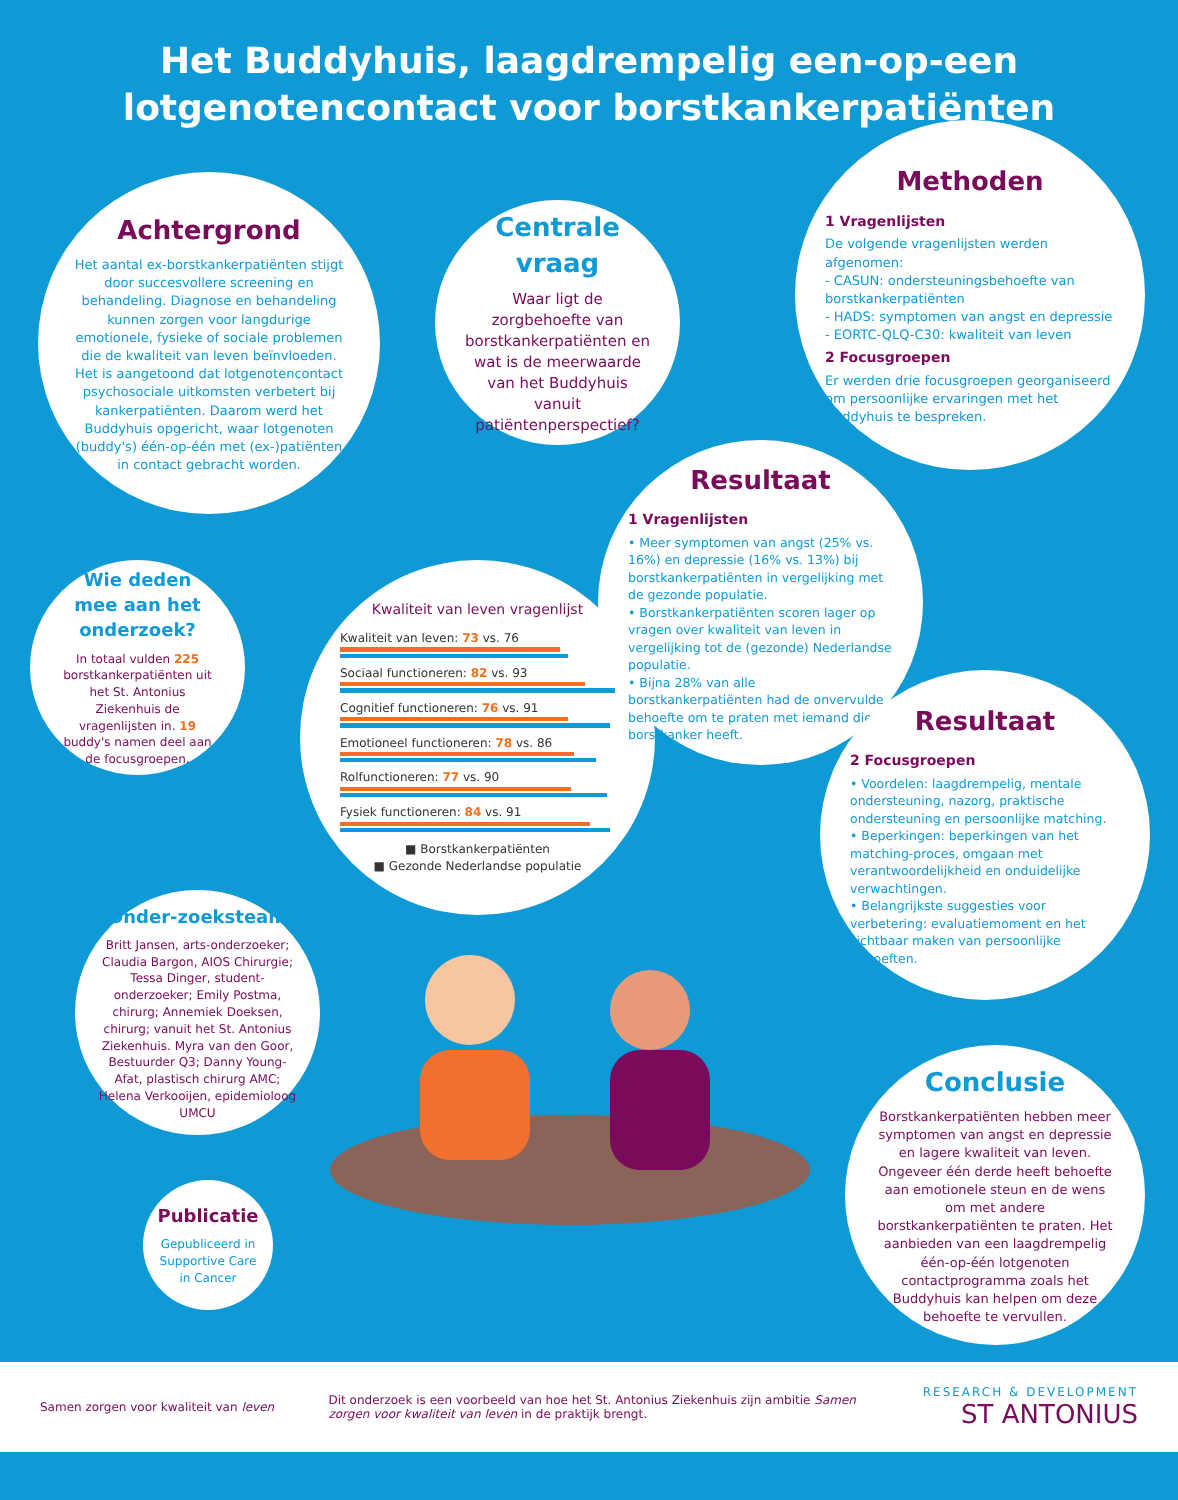Het Buddyhuis, laagdrempelig een-op-een lotgenotencontact voor borstkankerpatiënten
Achtergrond
Het aantal ex-borstkankerpatiënten stijgt door succesvollere screening en behandeling. Diagnose en behandeling kunnen zorgen voor langdurige emotionele, fysieke of sociale problemen die de kwaliteit van leven beïnvloeden. Het is aangetoond dat lotgenotencontact psychosociale uitkomsten verbetert bij kankerpatiënten. Daarom werd het Buddyhuis opgericht, waar lotgenoten (buddy's) één-op-één met (ex-)patiënten in contact gebracht worden.
Centrale vraag
Waar ligt de zorgbehoefte van borstkankerpatiënten en wat is de meerwaarde van het Buddyhuis vanuit patiëntenperspectief?
Methoden
1 Vragenlijsten
De volgende vragenlijsten werden afgenomen:
- CASUN: ondersteuningsbehoefte van borstkankerpatiënten
- HADS: symptomen van angst en depressie
- EORTC-QLQ-C30: kwaliteit van leven
2 Focusgroepen
Er werden drie focusgroepen georganiseerd om persoonlijke ervaringen met het Buddyhuis te bespreken.
Wie deden mee aan het onderzoek?
In totaal vulden 225 borstkankerpatiënten uit het St. Antonius Ziekenhuis de vragenlijsten in. 19 buddy's namen deel aan de focusgroepen.
Kwaliteit van leven vragenlijst
Kwaliteit van leven: 73 vs. 76
Sociaal functioneren: 82 vs. 93
Cognitief functioneren: 76 vs. 91
Emotioneel functioneren: 78 vs. 86
Rolfunctioneren: 77 vs. 90
Fysiek functioneren: 84 vs. 91
■ Borstkankerpatiënten
■ Gezonde Nederlandse populatie
Resultaat
1 Vragenlijsten
• Meer symptomen van angst (25% vs. 16%) en depressie (16% vs. 13%) bij borstkankerpatiënten in vergelijking met de gezonde populatie.
• Borstkankerpatiënten scoren lager op vragen over kwaliteit van leven in vergelijking tot de (gezonde) Nederlandse populatie.
• Bijna 28% van alle borstkankerpatiënten had de onvervulde behoefte om te praten met iemand die borstkanker heeft.
Resultaat
2 Focusgroepen
• Voordelen: laagdrempelig, mentale ondersteuning, nazorg, praktische ondersteuning en persoonlijke matching.
• Beperkingen: beperkingen van het matching-proces, omgaan met verantwoordelijkheid en onduidelijke verwachtingen.
• Belangrijkste suggesties voor verbetering: evaluatiemoment en het zichtbaar maken van persoonlijke behoeften.
Onder-zoeksteam
Britt Jansen, arts-onderzoeker; Claudia Bargon, AIOS Chirurgie; Tessa Dinger, student-onderzoeker; Emily Postma, chirurg; Annemiek Doeksen, chirurg; vanuit het St. Antonius Ziekenhuis. Myra van den Goor, Bestuurder Q3; Danny Young-Afat, plastisch chirurg AMC; Helena Verkooijen, epidemioloog UMCU
Publicatie
Gepubliceerd in Supportive Care in Cancer
Conclusie
Borstkankerpatiënten hebben meer symptomen van angst en depressie en lagere kwaliteit van leven. Ongeveer één derde heeft behoefte aan emotionele steun en de wens om met andere borstkankerpatiënten te praten. Het aanbieden van een laagdrempelig één-op-één lotgenoten contactprogramma zoals het Buddyhuis kan helpen om deze behoefte te vervullen.
Samen zorgen voor kwaliteit van leven
Dit onderzoek is een voorbeeld van hoe het St. Antonius Ziekenhuis zijn ambitie Samen zorgen voor kwaliteit van leven in de praktijk brengt.
RESEARCH & DEVELOPMENT
ST ANTONIUS